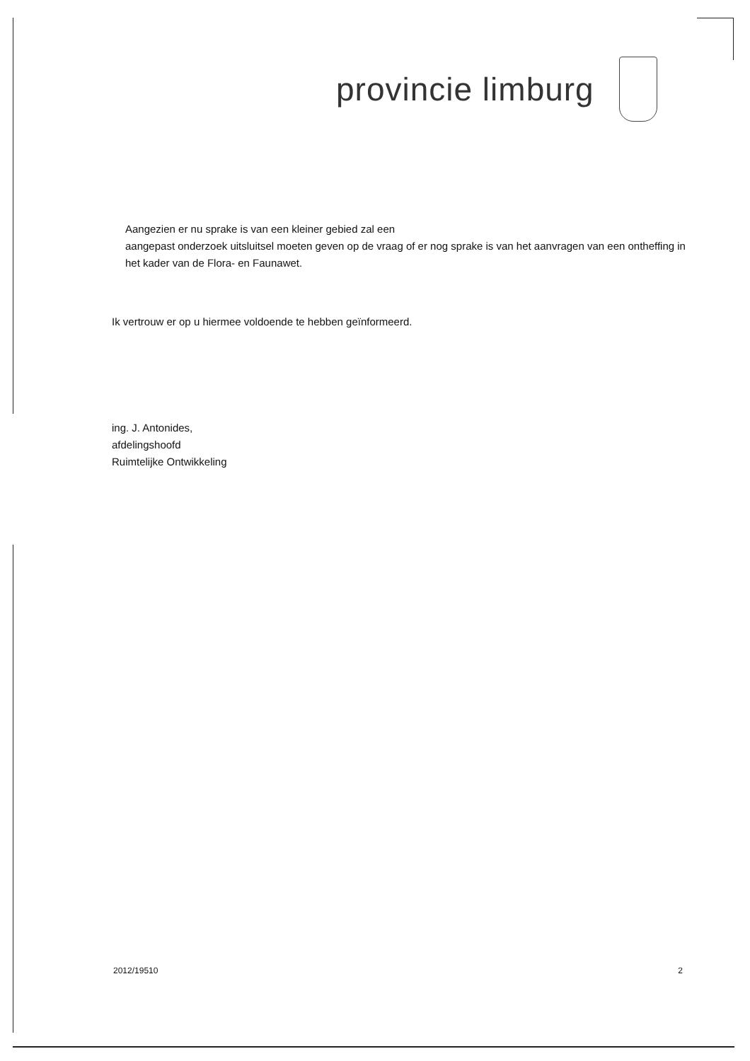provincie limburg
Aangezien er nu sprake is van een kleiner gebied zal een
aangepast onderzoek uitsluitsel moeten geven op de vraag of er nog sprake is van het aanvragen van een ontheffing in het kader van de Flora- en Faunawet.
Ik vertrouw er op u hiermee voldoende te hebben geïnformeerd.
ing. J. Antonides,
afdelingshoofd
Ruimtelijke Ontwikkeling
2012/19510 2